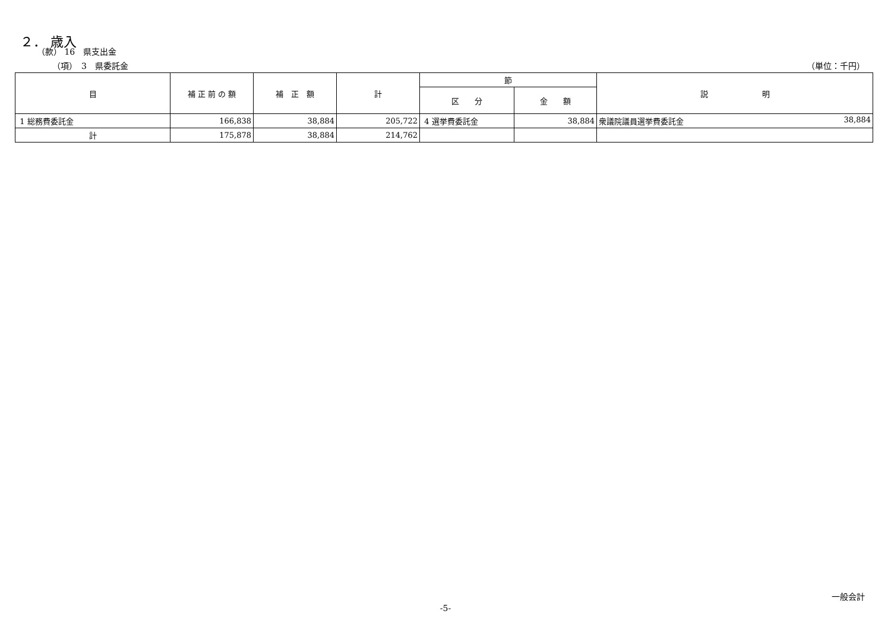２． 歳入
（款） 16　県支出金
（項）　3　県委託金 （単位：千円）
| 目 | 補 正 前 の 額 | 補 正 額 | 計 | 節 | | 説 明 |
| --- | --- | --- | --- | --- | --- | --- |
| | | | | 区 分 | 金 額 | |
| 1 総務費委託金 | 166,838 | 38,884 | 205,722 | 4 選挙費委託金 | 38,884 | 衆議院議員選挙費委託金 38,884 |
| 計 | 175,878 | 38,884 | 214,762 | | | |
一般会計
-5-